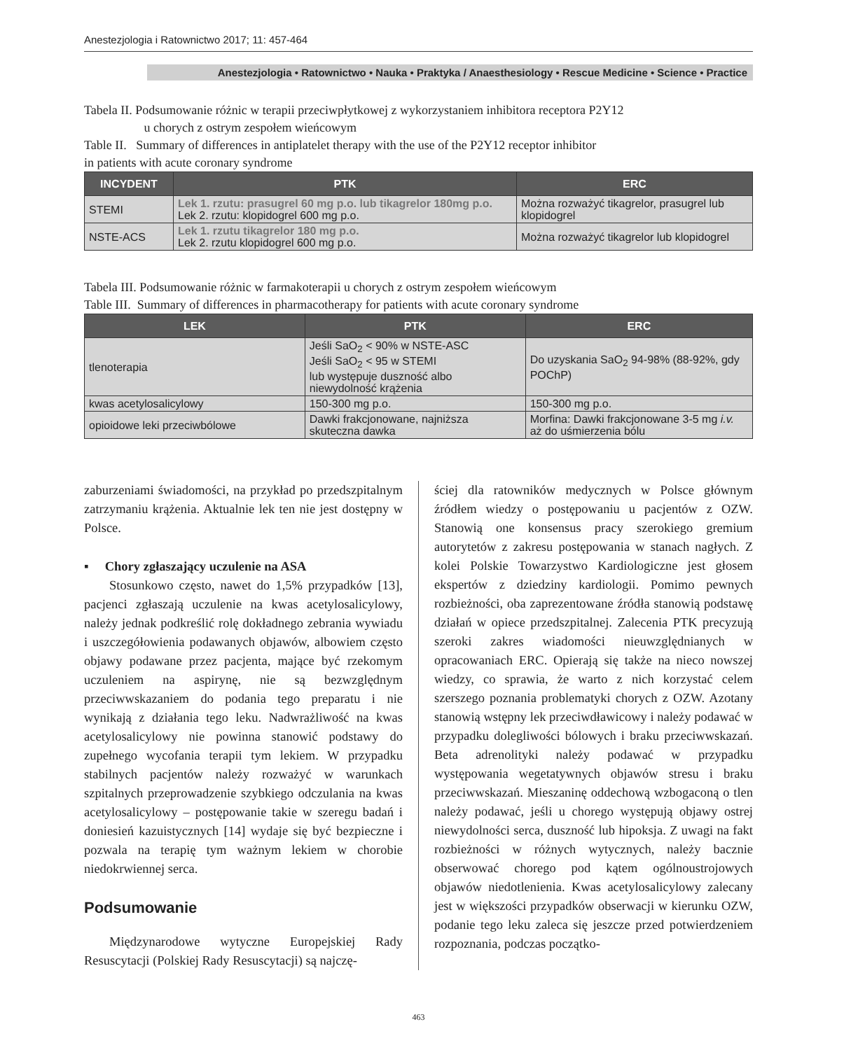Anestezjologia i Ratownictwo 2017; 11: 457-464
Anestezjologia • Ratownictwo • Nauka • Praktyka / Anaesthesiology • Rescue Medicine • Science • Practice
Tabela II. Podsumowanie różnic w terapii przeciwpłytkowej z wykorzystaniem inhibitora receptora P2Y12
u chorych z ostrym zespołem wieńcowym
Table II. Summary of differences in antiplatelet therapy with the use of the P2Y12 receptor inhibitor
in patients with acute coronary syndrome
| INCYDENT | PTK | ERC |
| --- | --- | --- |
| STEMI | Lek 1. rzutu: prasugrel 60 mg p.o. lub tikagrelor 180mg p.o. Lek 2. rzutu: klopidogrel 600 mg p.o. | Można rozważyć tikagrelor, prasugrel lub klopidogrel |
| NSTE-ACS | Lek 1. rzutu tikagrelor 180 mg p.o. Lek 2. rzutu klopidogrel 600 mg p.o. | Można rozważyć tikagrelor lub klopidogrel |
Tabela III. Podsumowanie różnic w farmakoterapii u chorych z ostrym zespołem wieńcowym
Table III. Summary of differences in pharmacotherapy for patients with acute coronary syndrome
| LEK | PTK | ERC |
| --- | --- | --- |
| tlenoterapia | Jeśli SaO<sub>2</sub> < 90% w NSTE-ASC Jeśli SaO<sub>2</sub> < 95 w STEMI lub występuje duszność albo niewydolność krążenia | Do uzyskania SaO<sub>2</sub> 94-98% (88-92%, gdy POChP) |
| kwas acetylosalicylowy | 150-300 mg p.o. | 150-300 mg p.o. |
| opioidowe leki przeciwbólowe | Dawki frakcjonowane, najniższa skuteczna dawka | Morfina: Dawki frakcjonowane 3-5 mg i.v. aż do uśmierzenia bólu |
zaburzeniami świadomości, na przykład po przedszpitalnym zatrzymaniu krążenia. Aktualnie lek ten nie jest dostępny w Polsce.
▪ Chory zgłaszający uczulenie na ASA
Stosunkowo często, nawet do 1,5% przypadków [13], pacjenci zgłaszają uczulenie na kwas acetylosalicylowy, należy jednak podkreślić rolę dokładnego zebrania wywiadu i uszczegółowienia podawanych objawów, albowiem często objawy podawane przez pacjenta, mające być rzekomym uczuleniem na aspirynę, nie są bezwzględnym przeciwwskazaniem do podania tego preparatu i nie wynikają z działania tego leku. Nadwrażliwość na kwas acetylosalicylowy nie powinna stanowić podstawy do zupełnego wycofania terapii tym lekiem. W przypadku stabilnych pacjentów należy rozważyć w warunkach szpitalnych przeprowadzenie szybkiego odczulania na kwas acetylosalicylowy – postępowanie takie w szeregu badań i doniesień kazuistycznych [14] wydaje się być bezpieczne i pozwala na terapię tym ważnym lekiem w chorobie niedokrwiennej serca.
Podsumowanie
Międzynarodowe wytyczne Europejskiej Rady Resuscytacji (Polskiej Rady Resuscytacji) są najczę-
ściej dla ratowników medycznych w Polsce głównym źródłem wiedzy o postępowaniu u pacjentów z OZW. Stanowią one konsensus pracy szerokiego gremium autorytetów z zakresu postępowania w stanach nagłych. Z kolei Polskie Towarzystwo Kardiologiczne jest głosem ekspertów z dziedziny kardiologii. Pomimo pewnych rozbieżności, oba zaprezentowane źródła stanowią podstawę działań w opiece przedszpitalnej. Zalecenia PTK precyzują szeroki zakres wiadomości nieuwzględnianych w opracowaniach ERC. Opierają się także na nieco nowszej wiedzy, co sprawia, że warto z nich korzystać celem szerszego poznania problematyki chorych z OZW. Azotany stanowią wstępny lek przeciwdławicowy i należy podawać w przypadku dolegliwości bólowych i braku przeciwwskazań. Beta adrenolityki należy podawać w przypadku występowania wegetatywnych objawów stresu i braku przeciwwskazań. Mieszaninę oddechową wzbogaconą o tlen należy podawać, jeśli u chorego występują objawy ostrej niewydolności serca, duszność lub hipoksja. Z uwagi na fakt rozbieżności w różnych wytycznych, należy bacznie obserwować chorego pod kątem ogólnoustrojowych objawów niedotlenienia. Kwas acetylosalicylowy zalecany jest w większości przypadków obserwacji w kierunku OZW, podanie tego leku zaleca się jeszcze przed potwierdzeniem rozpoznania, podczas początko-
463